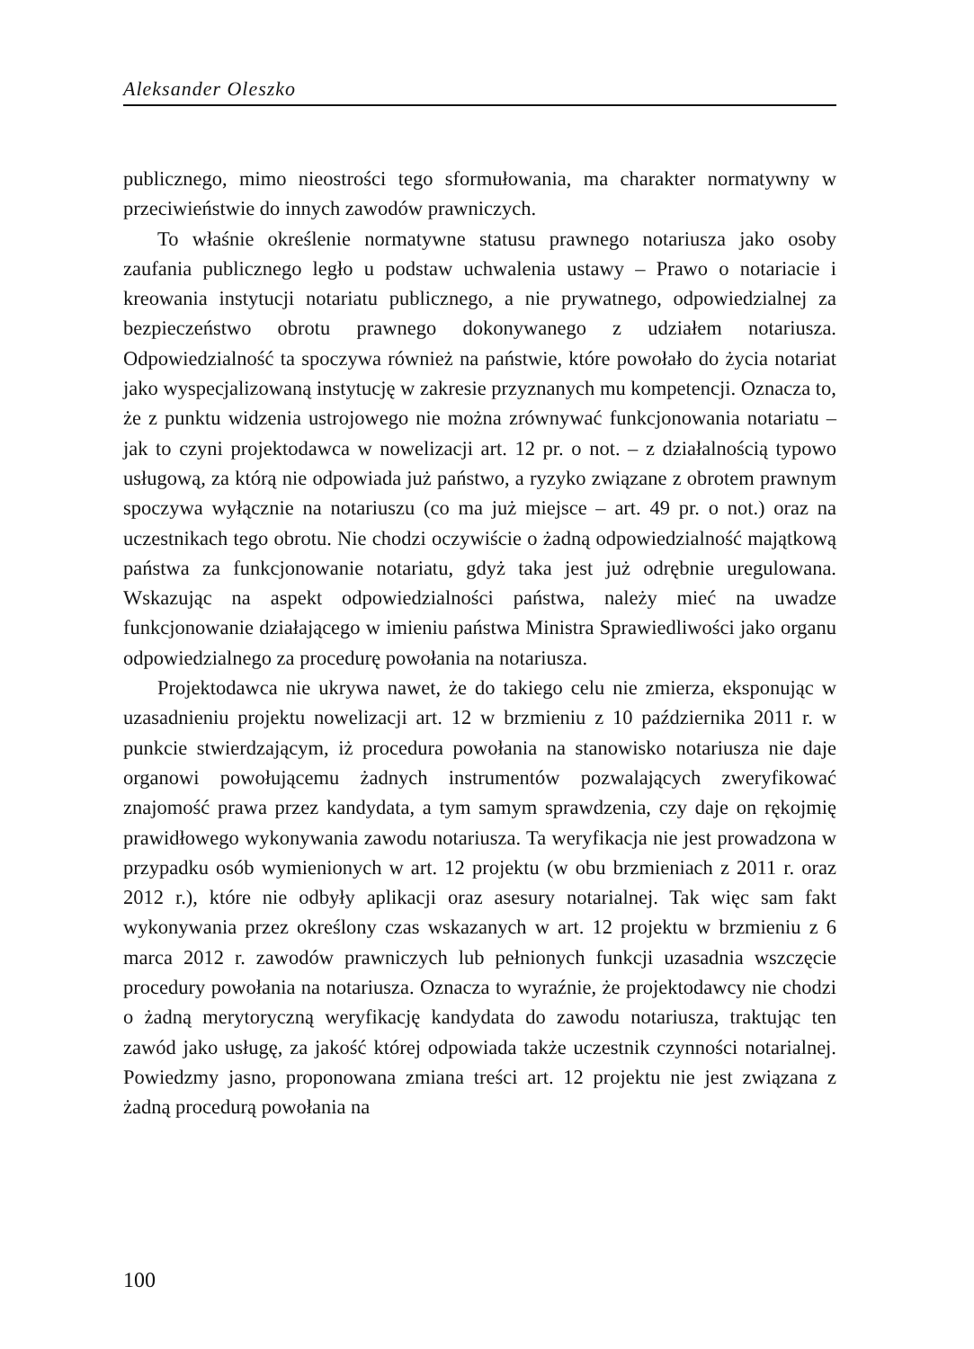Aleksander Oleszko
publicznego, mimo nieostrości tego sformułowania, ma charakter normatywny w przeciwieństwie do innych zawodów prawniczych.
To właśnie określenie normatywne statusu prawnego notariusza jako osoby zaufania publicznego legło u podstaw uchwalenia ustawy – Prawo o notariacie i kreowania instytucji notariatu publicznego, a nie prywatnego, odpowiedzialnej za bezpieczeństwo obrotu prawnego dokonywanego z udziałem notariusza. Odpowiedzialność ta spoczywa również na państwie, które powołało do życia notariat jako wyspecjalizowaną instytucję w zakresie przyznanych mu kompetencji. Oznacza to, że z punktu widzenia ustrojowego nie można zrównywać funkcjonowania notariatu – jak to czyni projektodawca w nowelizacji art. 12 pr. o not. – z działalnością typowo usługową, za którą nie odpowiada już państwo, a ryzyko związane z obrotem prawnym spoczywa wyłącznie na notariuszu (co ma już miejsce – art. 49 pr. o not.) oraz na uczestnikach tego obrotu. Nie chodzi oczywiście o żadną odpowiedzialność majątkową państwa za funkcjonowanie notariatu, gdyż taka jest już odrębnie uregulowana. Wskazując na aspekt odpowiedzialności państwa, należy mieć na uwadze funkcjonowanie działającego w imieniu państwa Ministra Sprawiedliwości jako organu odpowiedzialnego za procedurę powołania na notariusza.
Projektodawca nie ukrywa nawet, że do takiego celu nie zmierza, eksponując w uzasadnieniu projektu nowelizacji art. 12 w brzmieniu z 10 października 2011 r. w punkcie stwierdzającym, iż procedura powołania na stanowisko notariusza nie daje organowi powołującemu żadnych instrumentów pozwalających zweryfikować znajomość prawa przez kandydata, a tym samym sprawdzenia, czy daje on rękojmię prawidłowego wykonywania zawodu notariusza. Ta weryfikacja nie jest prowadzona w przypadku osób wymienionych w art. 12 projektu (w obu brzmieniach z 2011 r. oraz 2012 r.), które nie odbyły aplikacji oraz asesury notarialnej. Tak więc sam fakt wykonywania przez określony czas wskazanych w art. 12 projektu w brzmieniu z 6 marca 2012 r. zawodów prawniczych lub pełnionych funkcji uzasadnia wszczęcie procedury powołania na notariusza. Oznacza to wyraźnie, że projektodawcy nie chodzi o żadną merytoryczną weryfikację kandydata do zawodu notariusza, traktując ten zawód jako usługę, za jakość której odpowiada także uczestnik czynności notarialnej. Powiedzmy jasno, proponowana zmiana treści art. 12 projektu nie jest związana z żadną procedurą powołania na
100